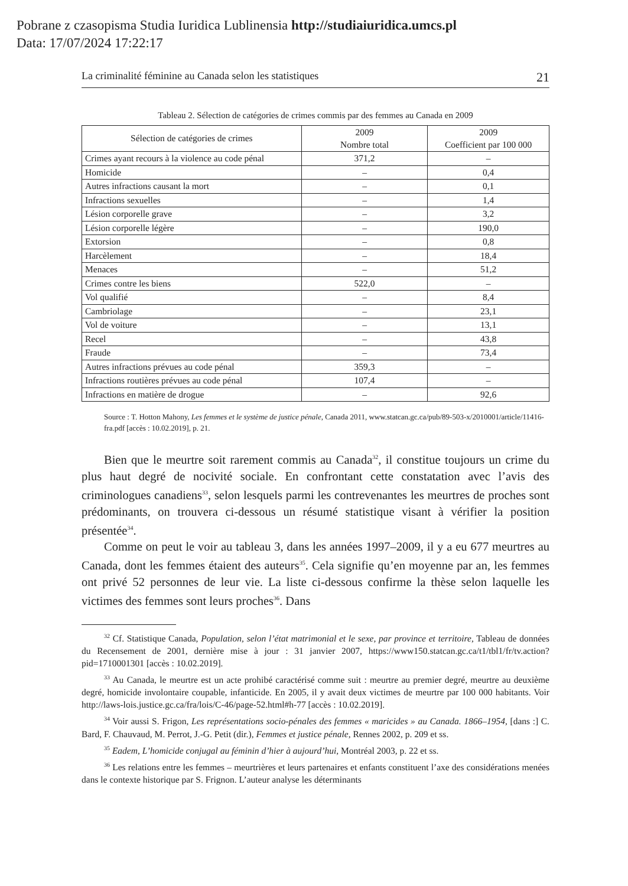Pobrane z czasopisma Studia Iuridica Lublinensia http://studiaiuridica.umcs.pl
Data: 17/07/2024 17:22:17
La criminalité féminine au Canada selon les statistiques 21
Tableau 2. Sélection de catégories de crimes commis par des femmes au Canada en 2009
| Sélection de catégories de crimes | 2009 Nombre total | 2009 Coefficient par 100 000 |
| --- | --- | --- |
| Crimes ayant recours à la violence au code pénal | 371,2 | – |
| Homicide | – | 0,4 |
| Autres infractions causant la mort | – | 0,1 |
| Infractions sexuelles | – | 1,4 |
| Lésion corporelle grave | – | 3,2 |
| Lésion corporelle légère | – | 190,0 |
| Extorsion | – | 0,8 |
| Harcèlement | – | 18,4 |
| Menaces | – | 51,2 |
| Crimes contre les biens | 522,0 | – |
| Vol qualifié | – | 8,4 |
| Cambriolage | – | 23,1 |
| Vol de voiture | – | 13,1 |
| Recel | – | 43,8 |
| Fraude | – | 73,4 |
| Autres infractions prévues au code pénal | 359,3 | – |
| Infractions routières prévues au code pénal | 107,4 | – |
| Infractions en matière de drogue | – | 92,6 |
Source : T. Hotton Mahony, Les femmes et le système de justice pénale, Canada 2011, www.statcan.gc.ca/pub/89-503-x/2010001/article/11416-fra.pdf [accès : 10.02.2019], p. 21.
Bien que le meurtre soit rarement commis au Canada<sup>32</sup>, il constitue toujours un crime du plus haut degré de nocivité sociale. En confrontant cette constatation avec l’avis des criminologues canadiens<sup>33</sup>, selon lesquels parmi les contrevenantes les meurtres de proches sont prédominants, on trouvera ci-dessous un résumé statistique visant à vérifier la position présentée<sup>34</sup>.
Comme on peut le voir au tableau 3, dans les années 1997–2009, il y a eu 677 meurtres au Canada, dont les femmes étaient des auteurs<sup>35</sup>. Cela signifie qu’en moyenne par an, les femmes ont privé 52 personnes de leur vie. La liste ci-dessous confirme la thèse selon laquelle les victimes des femmes sont leurs proches<sup>36</sup>. Dans
<sup>32</sup> Cf. Statistique Canada, Population, selon l’état matrimonial et le sexe, par province et territoire, Tableau de données du Recensement de 2001, dernière mise à jour : 31 janvier 2007, https://www150.statcan.gc.ca/t1/tbl1/fr/tv.action?pid=1710001301 [accès : 10.02.2019].
<sup>33</sup> Au Canada, le meurtre est un acte prohibé caractérisé comme suit : meurtre au premier degré, meurtre au deuxième degré, homicide involontaire coupable, infanticide. En 2005, il y avait deux victimes de meurtre par 100 000 habitants. Voir http://laws-lois.justice.gc.ca/fra/lois/C-46/page-52.html#h-77 [accès : 10.02.2019].
<sup>34</sup> Voir aussi S. Frigon, Les représentations socio-pénales des femmes « maricides » au Canada. 1866–1954, [dans :] C. Bard, F. Chauvaud, M. Perrot, J.-G. Petit (dir.), Femmes et justice pénale, Rennes 2002, p. 209 et ss.
<sup>35</sup> Eadem, L’homicide conjugal au féminin d’hier à aujourd’hui, Montréal 2003, p. 22 et ss.
<sup>36</sup> Les relations entre les femmes – meurtrières et leurs partenaires et enfants constituent l’axe des considérations menées dans le contexte historique par S. Frignon. L’auteur analyse les déterminants